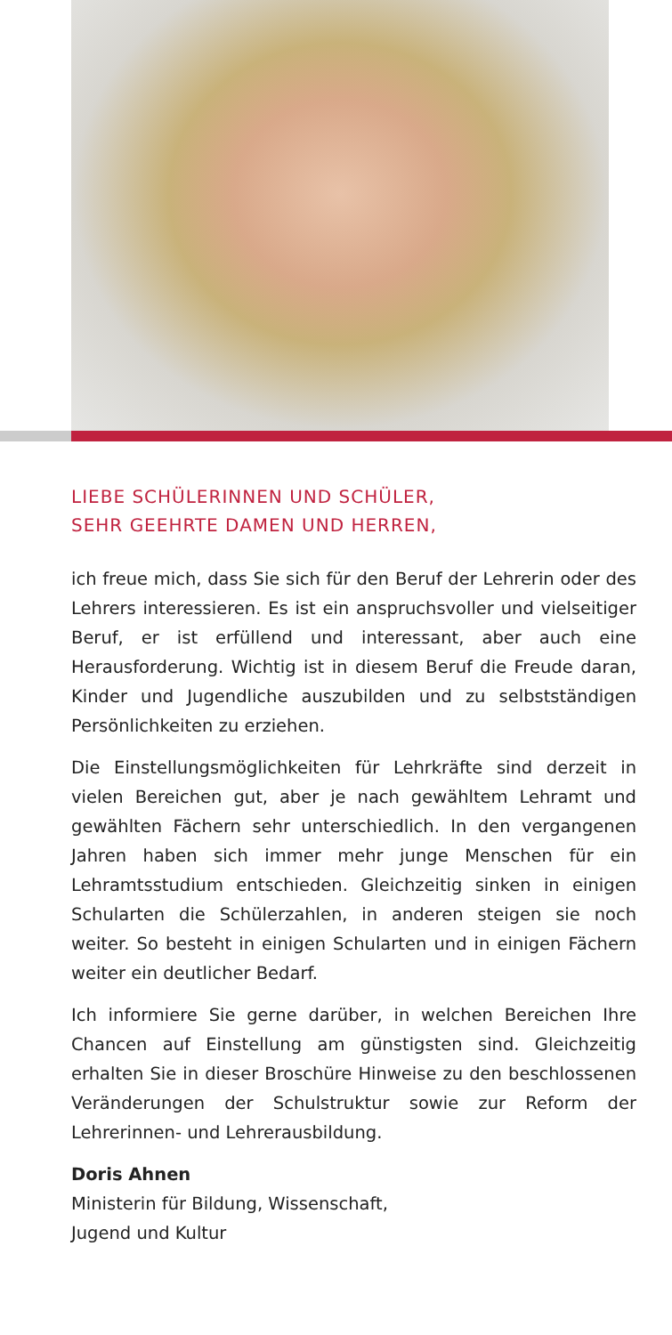LIEBE SCHÜLERINNEN UND SCHÜLER,
SEHR GEEHRTE DAMEN UND HERREN,
ich freue mich, dass Sie sich für den Beruf der Lehrerin oder des Lehrers interessieren. Es ist ein anspruchsvoller und vielseitiger Beruf, er ist erfüllend und interessant, aber auch eine Herausforderung. Wichtig ist in diesem Beruf die Freude daran, Kinder und Jugendliche auszubilden und zu selbstständigen Persönlichkeiten zu erziehen.
Die Einstellungsmöglichkeiten für Lehrkräfte sind derzeit in vielen Bereichen gut, aber je nach gewähltem Lehramt und gewählten Fächern sehr unterschiedlich. In den vergangenen Jahren haben sich immer mehr junge Menschen für ein Lehramtsstudium entschieden. Gleichzeitig sinken in einigen Schularten die Schülerzahlen, in anderen steigen sie noch weiter. So besteht in einigen Schularten und in einigen Fächern weiter ein deutlicher Bedarf.
Ich informiere Sie gerne darüber, in welchen Bereichen Ihre Chancen auf Einstellung am günstigsten sind. Gleichzeitig erhalten Sie in dieser Broschüre Hinweise zu den beschlossenen Veränderungen der Schulstruktur sowie zur Reform der Lehrerinnen- und Lehrerausbildung.
Doris Ahnen
Ministerin für Bildung, Wissenschaft,
Jugend und Kultur